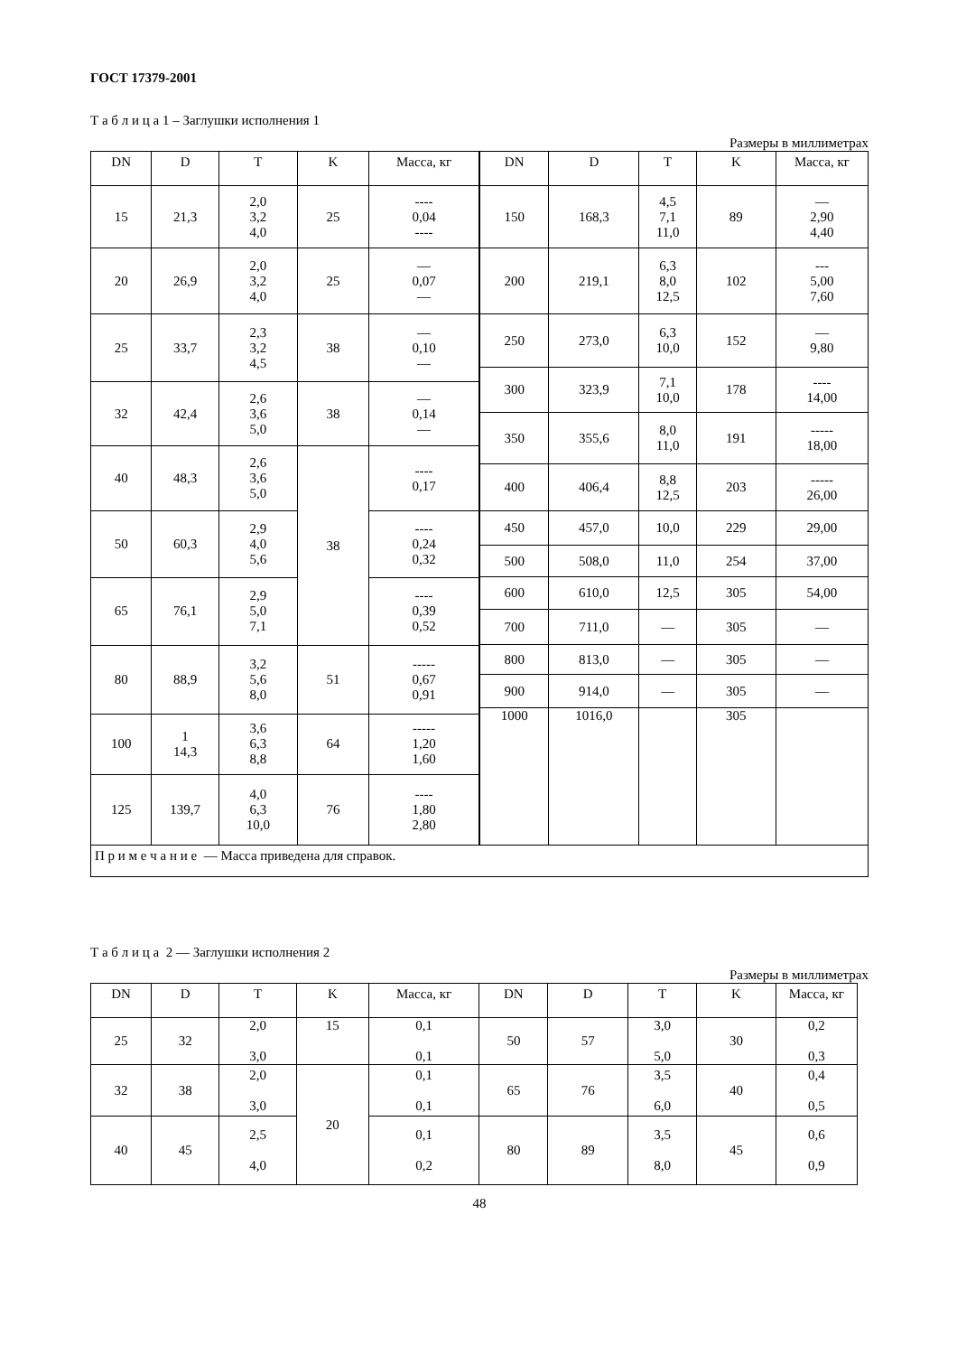ГОСТ 17379-2001
Т а б л и ц а 1 – Заглушки исполнения 1
Размеры в миллиметрах
| DN | D | T | K | Масса, кг |
| --- | --- | --- | --- | --- |
| 15 | 21,3 | 2,0 3,2 4,0 | 25 | ---- 0,04 ---- |
| 20 | 26,9 | 2,0 3,2 4,0 | 25 | — 0,07 — |
| 25 | 33,7 | 2,3 3,2 4,5 | 38 | — 0,10 — |
| 32 | 42,4 | 2,6 3,6 5,0 | 38 | — 0,14 — |
| 40 | 48,3 | 2,6 3,6 5,0 | 38 | ---- 0,17 |
| 50 | 60,3 | 2,9 4,0 5,6 | | ---- 0,24 0,32 |
| 65 | 76,1 | 2,9 5,0 7,1 | | ---- 0,39 0,52 |
| 80 | 88,9 | 3,2 5,6 8,0 | 51 | ----- 0,67 0,91 |
| 100 | 1 14,3 | 3,6 6,3 8,8 | 64 | ----- 1,20 1,60 |
| 125 | 139,7 | 4,0 6,3 10,0 | 76 | ---- 1,80 2,80 |
| DN | D | T | K | Масса, кг |
| --- | --- | --- | --- | --- |
| 150 | 168,3 | 4,5 7,1 11,0 | 89 | — 2,90 4,40 |
| 200 | 219,1 | 6,3 8,0 12,5 | 102 | --- 5,00 7,60 |
| 250 | 273,0 | 6,3 10,0 | 152 | — 9,80 |
| 300 | 323,9 | 7,1 10,0 | 178 | ---- 14,00 |
| 350 | 355,6 | 8,0 11,0 | 191 | ----- 18,00 |
| 400 | 406,4 | 8,8 12,5 | 203 | ----- 26,00 |
| 450 | 457,0 | 10,0 | 229 | 29,00 |
| 500 | 508,0 | 11,0 | 254 | 37,00 |
| 600 | 610,0 | 12,5 | 305 | 54,00 |
| 700 | 711,0 | — | 305 | — |
| 800 | 813,0 | — | 305 | — |
| 900 | 914,0 | — | 305 | — |
| 1000 | 1016,0 | | 305 | |
П р и м е ч а н и е — Масса приведена для справок.
Т а б л и ц а 2 — Заглушки исполнения 2
Размеры в миллиметрах
| DN | D | T | K | Масса, кг | DN | D | T | K | Масса, кг |
| --- | --- | --- | --- | --- | --- | --- | --- | --- | --- |
| 25 | 32 | 2,0 3,0 | 15 | 0,1 0,1 | 50 | 57 | 3,0 5,0 | 30 | 0,2 0,3 |
| 32 | 38 | 2,0 3,0 | 20 | 0,1 0,1 | 65 | 76 | 3,5 6,0 | 40 | 0,4 0,5 |
| 40 | 45 | 2,5 4,0 | | 0,1 0,2 | 80 | 89 | 3,5 8,0 | 45 | 0,6 0,9 |
48